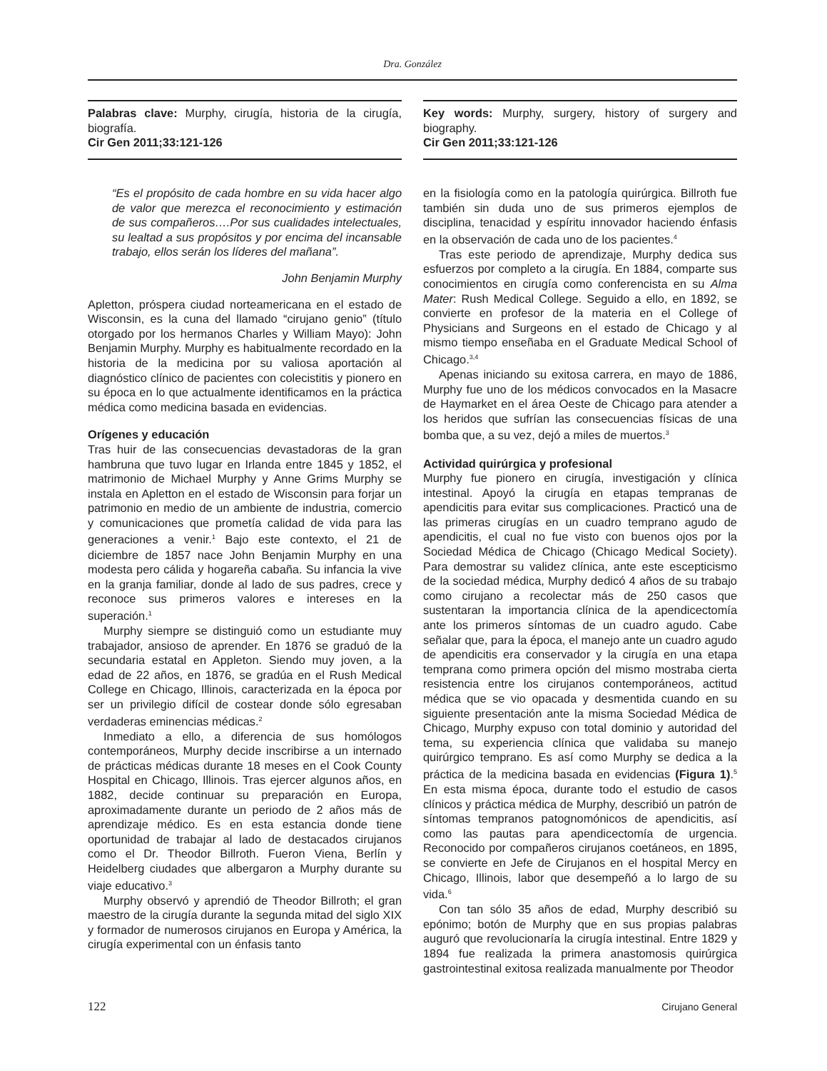Dra. González
Palabras clave: Murphy, cirugía, historia de la cirugía, biografía.
Cir Gen 2011;33:121-126
“Es el propósito de cada hombre en su vida hacer algo de valor que merezca el reconocimiento y estimación de sus compañeros….Por sus cualidades intelectuales, su lealtad a sus propósitos y por encima del incansable trabajo, ellos serán los líderes del mañana”.
John Benjamin Murphy
Apletton, próspera ciudad norteamericana en el estado de Wisconsin, es la cuna del llamado “cirujano genio” (título otorgado por los hermanos Charles y William Mayo): John Benjamin Murphy. Murphy es habitualmente recordado en la historia de la medicina por su valiosa aportación al diagnóstico clínico de pacientes con colecistitis y pionero en su época en lo que actualmente identificamos en la práctica médica como medicina basada en evidencias.
Orígenes y educación
Tras huir de las consecuencias devastadoras de la gran hambruna que tuvo lugar en Irlanda entre 1845 y 1852, el matrimonio de Michael Murphy y Anne Grims Murphy se instala en Apletton en el estado de Wisconsin para forjar un patrimonio en medio de un ambiente de industria, comercio y comunicaciones que prometía calidad de vida para las generaciones a venir.<sup>1</sup> Bajo este contexto, el 21 de diciembre de 1857 nace John Benjamin Murphy en una modesta pero cálida y hogareña cabaña. Su infancia la vive en la granja familiar, donde al lado de sus padres, crece y reconoce sus primeros valores e intereses en la superación.<sup>1</sup>
Murphy siempre se distinguió como un estudiante muy trabajador, ansioso de aprender. En 1876 se graduó de la secundaria estatal en Appleton. Siendo muy joven, a la edad de 22 años, en 1876, se gradúa en el Rush Medical College en Chicago, Illinois, caracterizada en la época por ser un privilegio difícil de costear donde sólo egresaban verdaderas eminencias médicas.<sup>2</sup>
Inmediato a ello, a diferencia de sus homólogos contemporáneos, Murphy decide inscribirse a un internado de prácticas médicas durante 18 meses en el Cook County Hospital en Chicago, Illinois. Tras ejercer algunos años, en 1882, decide continuar su preparación en Europa, aproximadamente durante un periodo de 2 años más de aprendizaje médico. Es en esta estancia donde tiene oportunidad de trabajar al lado de destacados cirujanos como el Dr. Theodor Billroth. Fueron Viena, Berlín y Heidelberg ciudades que albergaron a Murphy durante su viaje educativo.<sup>3</sup>
Murphy observó y aprendió de Theodor Billroth; el gran maestro de la cirugía durante la segunda mitad del siglo XIX y formador de numerosos cirujanos en Europa y América, la cirugía experimental con un énfasis tanto
Key words: Murphy, surgery, history of surgery and biography.
Cir Gen 2011;33:121-126
en la fisiología como en la patología quirúrgica. Billroth fue también sin duda uno de sus primeros ejemplos de disciplina, tenacidad y espíritu innovador haciendo énfasis en la observación de cada uno de los pacientes.<sup>4</sup>
Tras este periodo de aprendizaje, Murphy dedica sus esfuerzos por completo a la cirugía. En 1884, comparte sus conocimientos en cirugía como conferencista en su Alma Mater: Rush Medical College. Seguido a ello, en 1892, se convierte en profesor de la materia en el College of Physicians and Surgeons en el estado de Chicago y al mismo tiempo enseñaba en el Graduate Medical School of Chicago.<sup>3,4</sup>
Apenas iniciando su exitosa carrera, en mayo de 1886, Murphy fue uno de los médicos convocados en la Masacre de Haymarket en el área Oeste de Chicago para atender a los heridos que sufrían las consecuencias físicas de una bomba que, a su vez, dejó a miles de muertos.<sup>3</sup>
Actividad quirúrgica y profesional
Murphy fue pionero en cirugía, investigación y clínica intestinal. Apoyó la cirugía en etapas tempranas de apendicitis para evitar sus complicaciones. Practicó una de las primeras cirugías en un cuadro temprano agudo de apendicitis, el cual no fue visto con buenos ojos por la Sociedad Médica de Chicago (Chicago Medical Society). Para demostrar su validez clínica, ante este escepticismo de la sociedad médica, Murphy dedicó 4 años de su trabajo como cirujano a recolectar más de 250 casos que sustentaran la importancia clínica de la apendicectomía ante los primeros síntomas de un cuadro agudo. Cabe señalar que, para la época, el manejo ante un cuadro agudo de apendicitis era conservador y la cirugía en una etapa temprana como primera opción del mismo mostraba cierta resistencia entre los cirujanos contemporáneos, actitud médica que se vio opacada y desmentida cuando en su siguiente presentación ante la misma Sociedad Médica de Chicago, Murphy expuso con total dominio y autoridad del tema, su experiencia clínica que validaba su manejo quirúrgico temprano. Es así como Murphy se dedica a la práctica de la medicina basada en evidencias (Figura 1).<sup>5</sup> En esta misma época, durante todo el estudio de casos clínicos y práctica médica de Murphy, describió un patrón de síntomas tempranos patognomónicos de apendicitis, así como las pautas para apendicectomía de urgencia. Reconocido por compañeros cirujanos coetáneos, en 1895, se convierte en Jefe de Cirujanos en el hospital Mercy en Chicago, Illinois, labor que desempeñó a lo largo de su vida.<sup>6</sup>
Con tan sólo 35 años de edad, Murphy describió su epónimo; botón de Murphy que en sus propias palabras auguró que revolucionaría la cirugía intestinal. Entre 1829 y 1894 fue realizada la primera anastomosis quirúrgica gastrointestinal exitosa realizada manualmente por Theodor
122 Cirujano General